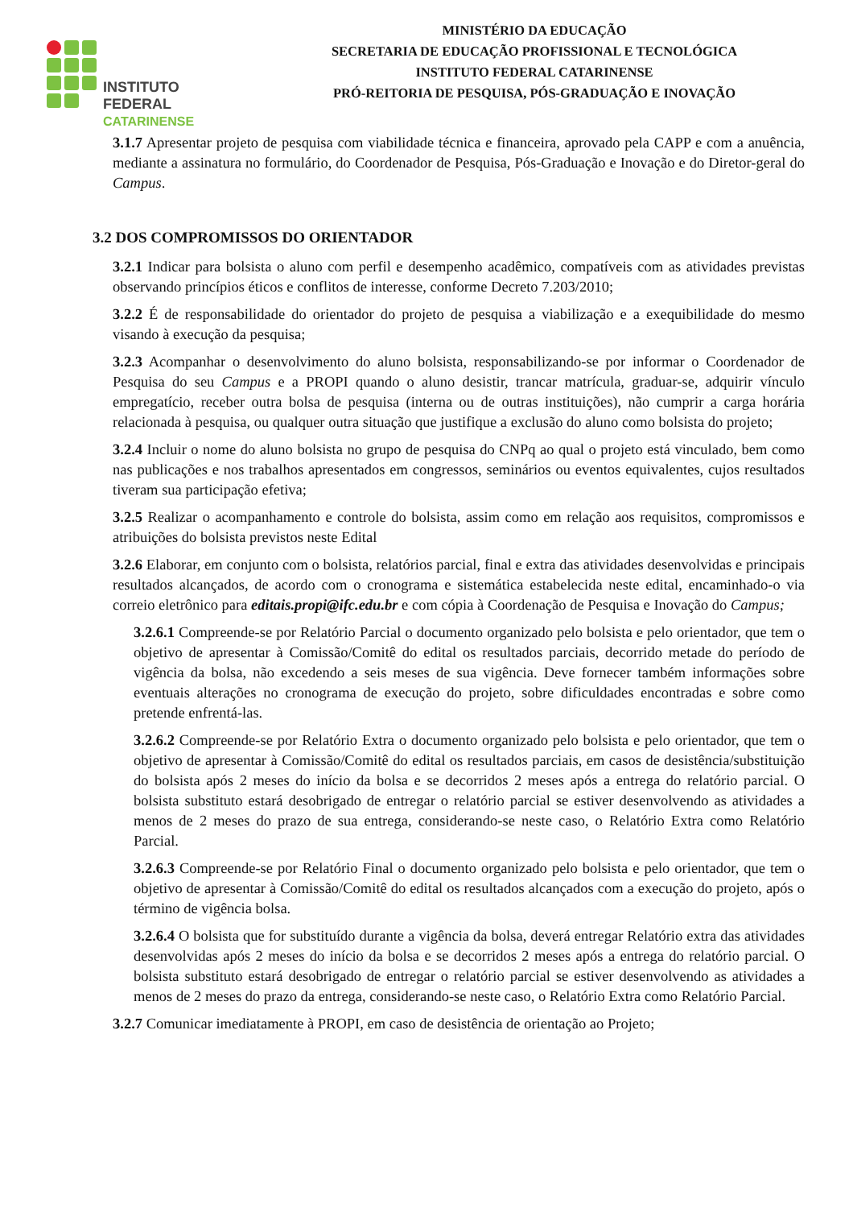INSTITUTO FEDERAL
CATARINENSE
MINISTÉRIO DA EDUCAÇÃO
SECRETARIA DE EDUCAÇÃO PROFISSIONAL E TECNOLÓGICA
INSTITUTO FEDERAL CATARINENSE
PRÓ-REITORIA DE PESQUISA, PÓS-GRADUAÇÃO E INOVAÇÃO
3.1.7 Apresentar projeto de pesquisa com viabilidade técnica e financeira, aprovado pela CAPP e com a anuência, mediante a assinatura no formulário, do Coordenador de Pesquisa, Pós-Graduação e Inovação e do Diretor-geral do Campus.
3.2 DOS COMPROMISSOS DO ORIENTADOR
3.2.1 Indicar para bolsista o aluno com perfil e desempenho acadêmico, compatíveis com as atividades previstas observando princípios éticos e conflitos de interesse, conforme Decreto 7.203/2010;
3.2.2 É de responsabilidade do orientador do projeto de pesquisa a viabilização e a exequibilidade do mesmo visando à execução da pesquisa;
3.2.3 Acompanhar o desenvolvimento do aluno bolsista, responsabilizando-se por informar o Coordenador de Pesquisa do seu Campus e a PROPI quando o aluno desistir, trancar matrícula, graduar-se, adquirir vínculo empregatício, receber outra bolsa de pesquisa (interna ou de outras instituições), não cumprir a carga horária relacionada à pesquisa, ou qualquer outra situação que justifique a exclusão do aluno como bolsista do projeto;
3.2.4 Incluir o nome do aluno bolsista no grupo de pesquisa do CNPq ao qual o projeto está vinculado, bem como nas publicações e nos trabalhos apresentados em congressos, seminários ou eventos equivalentes, cujos resultados tiveram sua participação efetiva;
3.2.5 Realizar o acompanhamento e controle do bolsista, assim como em relação aos requisitos, compromissos e atribuições do bolsista previstos neste Edital
3.2.6 Elaborar, em conjunto com o bolsista, relatórios parcial, final e extra das atividades desenvolvidas e principais resultados alcançados, de acordo com o cronograma e sistemática estabelecida neste edital, encaminhado-o via correio eletrônico para editais.propi@ifc.edu.br e com cópia à Coordenação de Pesquisa e Inovação do Campus;
3.2.6.1 Compreende-se por Relatório Parcial o documento organizado pelo bolsista e pelo orientador, que tem o objetivo de apresentar à Comissão/Comitê do edital os resultados parciais, decorrido metade do período de vigência da bolsa, não excedendo a seis meses de sua vigência. Deve fornecer também informações sobre eventuais alterações no cronograma de execução do projeto, sobre dificuldades encontradas e sobre como pretende enfrentá-las.
3.2.6.2 Compreende-se por Relatório Extra o documento organizado pelo bolsista e pelo orientador, que tem o objetivo de apresentar à Comissão/Comitê do edital os resultados parciais, em casos de desistência/substituição do bolsista após 2 meses do início da bolsa e se decorridos 2 meses após a entrega do relatório parcial. O bolsista substituto estará desobrigado de entregar o relatório parcial se estiver desenvolvendo as atividades a menos de 2 meses do prazo de sua entrega, considerando-se neste caso, o Relatório Extra como Relatório Parcial.
3.2.6.3 Compreende-se por Relatório Final o documento organizado pelo bolsista e pelo orientador, que tem o objetivo de apresentar à Comissão/Comitê do edital os resultados alcançados com a execução do projeto, após o término de vigência bolsa.
3.2.6.4 O bolsista que for substituído durante a vigência da bolsa, deverá entregar Relatório extra das atividades desenvolvidas após 2 meses do início da bolsa e se decorridos 2 meses após a entrega do relatório parcial. O bolsista substituto estará desobrigado de entregar o relatório parcial se estiver desenvolvendo as atividades a menos de 2 meses do prazo da entrega, considerando-se neste caso, o Relatório Extra como Relatório Parcial.
3.2.7 Comunicar imediatamente à PROPI, em caso de desistência de orientação ao Projeto;